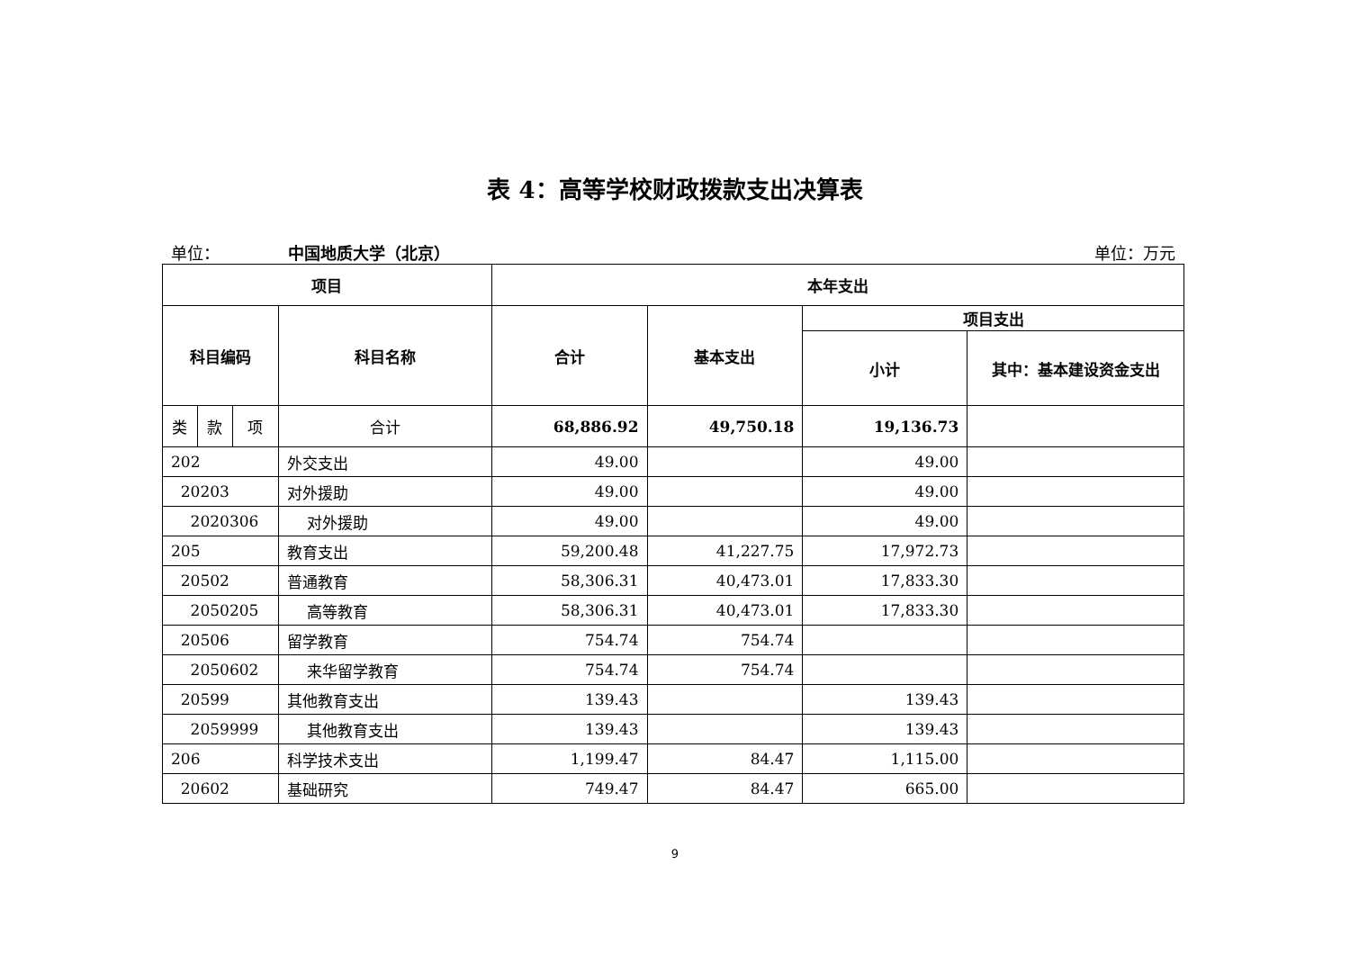表 4：高等学校财政拨款支出决算表
单位： 中国地质大学（北京） 单位：万元
| 项目 | | | | 本年支出 | | | |
| --- | --- | --- | --- | --- | --- | --- | --- |
| 科目编码 | | | 科目名称 | 合计 | 基本支出 | 项目支出 | |
| | | | | | | 小计 | 其中：基本建设资金支出 |
| 类 | 款 | 项 | 合计 | 68,886.92 | 49,750.18 | 19,136.73 | |
| 202 | | | 外交支出 | 49.00 | | 49.00 | |
| 20203 | | | 对外援助 | 49.00 | | 49.00 | |
| 2020306 | | | 对外援助 | 49.00 | | 49.00 | |
| 205 | | | 教育支出 | 59,200.48 | 41,227.75 | 17,972.73 | |
| 20502 | | | 普通教育 | 58,306.31 | 40,473.01 | 17,833.30 | |
| 2050205 | | | 高等教育 | 58,306.31 | 40,473.01 | 17,833.30 | |
| 20506 | | | 留学教育 | 754.74 | 754.74 | | |
| 2050602 | | | 来华留学教育 | 754.74 | 754.74 | | |
| 20599 | | | 其他教育支出 | 139.43 | | 139.43 | |
| 2059999 | | | 其他教育支出 | 139.43 | | 139.43 | |
| 206 | | | 科学技术支出 | 1,199.47 | 84.47 | 1,115.00 | |
| 20602 | | | 基础研究 | 749.47 | 84.47 | 665.00 | |
9